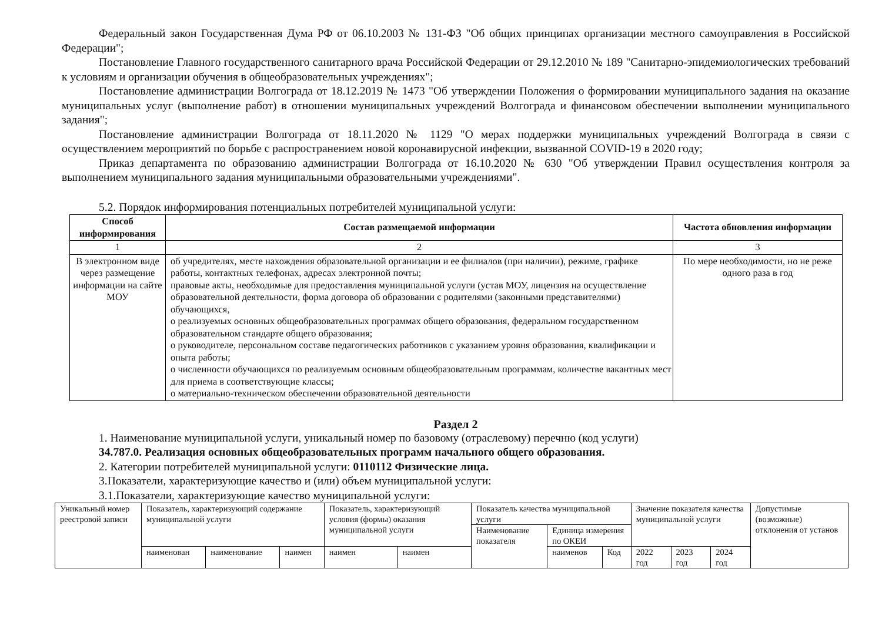Федеральный закон Государственная Дума РФ от 06.10.2003 № 131-ФЗ "Об общих принципах организации местного самоуправления в Российской Федерации";
Постановление Главного государственного санитарного врача Российской Федерации от 29.12.2010 № 189 "Санитарно-эпидемиологических требований к условиям и организации обучения в общеобразовательных учреждениях";
Постановление администрации Волгограда от 18.12.2019 № 1473 "Об утверждении Положения о формировании муниципального задания на оказание муниципальных услуг (выполнение работ) в отношении муниципальных учреждений Волгограда и финансовом обеспечении выполнении муниципального задания";
Постановление администрации Волгограда от 18.11.2020 № 1129 "О мерах поддержки муниципальных учреждений Волгограда в связи с осуществлением мероприятий по борьбе с распространением новой коронавирусной инфекции, вызванной COVID-19 в 2020 году;
Приказ департамента по образованию администрации Волгограда от 16.10.2020 № 630 "Об утверждении Правил осуществления контроля за выполнением муниципального задания муниципальными образовательными учреждениями".
5.2. Порядок информирования потенциальных потребителей муниципальной услуги:
| Способ информирования | Состав размещаемой информации | Частота обновления информации |
| --- | --- | --- |
| 1 | 2 | 3 |
| В электронном виде через размещение информации на сайте МОУ | об учредителях, месте нахождения образовательной организации и ее филиалов (при наличии), режиме, графике работы, контактных телефонах, адресах электронной почты; правовые акты, необходимые для предоставления муниципальной услуги (устав МОУ, лицензия на осуществление образовательной деятельности, форма договора об образовании с родителями (законными представителями) обучающихся, о реализуемых основных общеобразовательных программах общего образования, федеральном государственном образовательном стандарте общего образования; о руководителе, персональном составе педагогических работников с указанием уровня образования, квалификации и опыта работы; о численности обучающихся по реализуемым основным общеобразовательным программам, количестве вакантных мест для приема в соответствующие классы; о материально-техническом обеспечении образовательной деятельности | По мере необходимости, но не реже одного раза в год |
Раздел 2
1. Наименование муниципальной услуги, уникальный номер по базовому (отраслевому) перечню (код услуги)
34.787.0. Реализация основных общеобразовательных программ начального общего образования.
2. Категории потребителей муниципальной услуги: 0110112 Физические лица.
3.Показатели, характеризующие качество и (или) объем муниципальной услуги:
3.1.Показатели, характеризующие качество муниципальной услуги:
| Уникальный номер реестровой записи | Показатель, характеризующий содержание муниципальной услуги | | | Показатель, характеризующий условия (формы) оказания муниципальной услуги | | Показатель качества муниципальной услуги | | | Значение показателя качества муниципальной услуги | | | Допустимые (возможные) отклонения от установ |
| | | | | | | Наименование показателя | Единица измерения по ОКЕИ | | | | | |
| | наименован | наименование | наимен | наимен | наимен | | наименов | Код | 2022 год | 2023 год | 2024 год | |